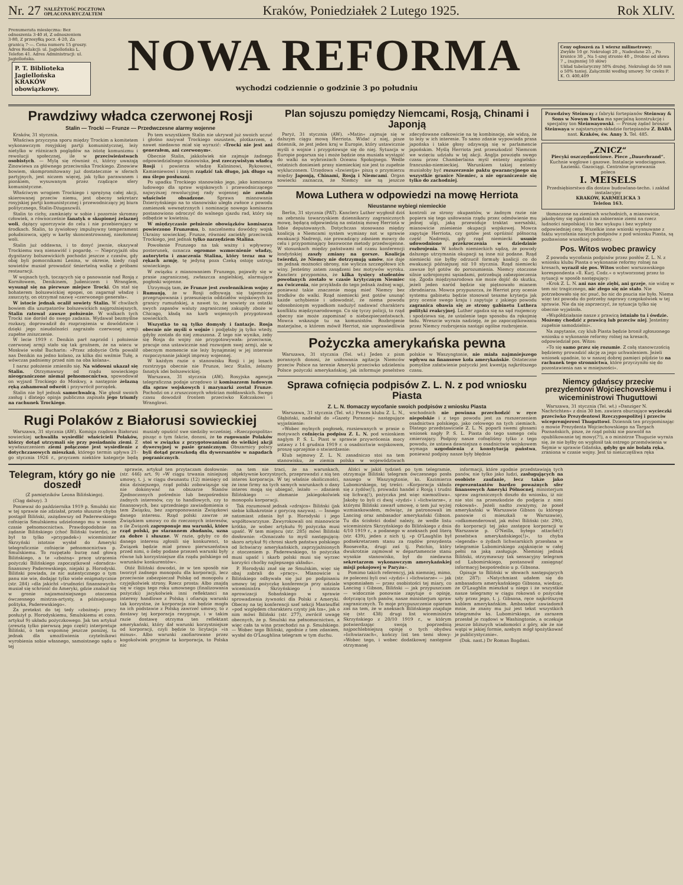Nr. 27 NALEŻYTOŚĆ POCZTOWA
OPŁACONA RYCZAŁTEM Kraków, Poniedziałek 2 Lutego 1925. Rok XLIV.
Prenumerata miesięczna: Bez odnoszenia 3·40 zł, Z odnoszeniem 3·80, Z przesyłką pocz. 4·20, Za granicą 7·—. Cena numeru 15 groszy. Adres Redakcji: ul. Jagiellońska L. Telefon 41. Adres Administracji: ul. Jagiellońska. P. T. Biblioteka Jagiellońska KRAKÓW obowiązkowy.
NOWA REFORMA
wychodzi codziennie o godzinie 3 po południu
Ceny ogłoszeń za 1 wiersz milimetrowy:
Zwykłe 10 gr. Nekrologi 20 „ Nadesłane 25 „ Po kronice 30 „ Na 1-szej stronie 40 „ Drobne od słowa 7 „ (najmniej 10 słów)
Układ tabelaryczny 50% drożej. Nekrologi do 50 mm o 50% taniej. Załączniki według umowy. Nr czeku P. K. O. 400,409
Prawdziwy władca czerwonej Rosji
Stalin — Trocki — Frunze — Przedwczesne alarmy wojenne
Kraków, 31 stycznia.
Właściwa przyczyna sporu między Trockim a komitetem wykonawczym rosyjskiej partji komunistycznej, leży nietylko w różnicach poglądów na istotę komunizmu i rewolucji społecznej, ile w przeciwieństwach osobistych. — Mylą się również ci, którzy uważają Zinowiewa za głównego przeciwnika Trockiego. Zinowiew bowiem, skompromitowany już dostatecznie w sferach partyjnych, jest niczem więcej, jak tylko parawanem i pionkiem, wysuwanym przez rządzące sfery komunistyczne.
Właściwym wrogiem Trockiego i sprężyną całej akcji, skierowanej przeciw niemu, jest obecny sekretarz rosyjskiej partji komunistycznej i przewodniczący jej biura politycznego, Stalin-Dżugaszwili.
Stalin to cichy, zamknięty w sobie i pozornie skromny człowiek, a równocześnie fanatyk o skupionej żelaznej woli, dążący uporczywie do celu i nie przebierający w środkach. Stalin, to żywiołowy impulsywny temperament połudn​iowca, ujęty w karby skoncentrowanej, niezłomnej woli.
Stalin już oddawna, i to dosyć jawnie, okazywał Trockiemu swą nienawiść i pogardę. — Nieprzyjaźń obu dygnitarzy bolszewickich pochodzi jeszcze z czasów, gdy obaj byli pomocnikami Lenina, w okresie, kiedy rząd sowietów musiał prowadzić śmiertelną walkę z próbami restauracji.
W wojnach tych, toczących się o panowanie nad Rosją z Korniłowem, Denikinem, Judeniczem i Wranglem, wysunął się na pierwsze miejsce Trocki. On stał się bohaterem bolszewickiej epopei, on zagarnął władzę i zaszczyty, on otrzymał nazwę »czerwonego generała«.
W istocie jednak ocalił sowiety Stalin. W chwilach bowiem dla uzurpatorów bolszewickich najgroźniejszych, Stalin ratował zawsze położenie. W walkach tych Trocki nie dorósł do swego zadania. Wydawał bezmyślne rozkazy, doprowadził do rozprzężenia w dowództwie i dzięki jego nieudolności zagrażało czerwonej armji zupełne zniszczenie.
W lecie 1919 r. Denikin parł naprzód i położenie czerwonej armji stało się tak groźnem, że na wiecu w Moskwie wołał Bucharin: »Przez zdobycie Orła powalił nas Denikin na jedno kolano, za kilka dni weźmie Tułę, a wówczas padniemy przed nim na oba kolana«.
I naraz położenie zmieniło się. Na widowni ukazał się Stalin. Otrzymawszy od rządu sowieckiego nieograniczone niemal pełnomocnictwa, spowodował on wyjazd Trockiego do Moskwy, a następnie żelazną ręką zahamował odwrót i przywrócił porządek.
Stalin nie był jednak samochwalcą. Nie głosił swoich zasług i dlatego opinja publiczna zapisała jego triumfy na rachunek Trockiego.
Po tem wszystkiem Stalin nie ukrywał już swoich uczuć i głośno nazywał Trockiego oszustem, plotkarzem, a nawet niedawno miał się wyrazić: »Trocki nie jest ani generałem, ani czerwonym«.
Obecnie Stalin, jakkolwiek nie zajmuje żadnego odpowiedzialnego stanowiska, jest rzeczywistym władcą Rosji i powierza władzę Kalininowi, Rykowowi, Kamieniewowi i innym rządzić tak długo, jak długo są mu ślepo posłuszni.
Po upadku Trockiego stanowisko jego, jako komisarza ludowego dla spraw wojskowych i przewodniczącego najwyższej rewolucyjnej rady wojennej nie zostało właściwie obsadzone. Sprawa mianowania Dzierżyńskiego na to stanowisko uległa zwłoce z powodu zamieszek wewnętrznych i nominację nowego komisarza postanowiono odroczyć do walnego zjazdu rad, który się odbędzie w kwietniu.
W międzyczasie pełnienie obowiązków komisarza powierzono Frunzemu, b. naczelnemu dowódcy wojsk Ukrainy sowieckiej. Frunze, również zaciekły przeciwnik Trockiego, jest jednak tylko narzędziem Stalina.
Powołanie Frunzego na tak ważny i wpływowy posterunek, oznacza ogromne wzmocnienie władzy, autorytetu i znaczenia Stalina, który teraz ma w rękach armję, tę jedyną poza Czeką ostoję ustroju sowieckiego.
W związku z mianowaniem Frunzego, pojawiły się w prasie zagranicznej, zwłaszcza angielskiej, alarmujące pogłoski wojenne.
Utrzymują tam, że Frunze jest zwolennikiem wojny z Rumunją, że w Rosji odbywają się tajemnicze przegrupowania i przesunięcia oddziałów wojskowych ku granicy rumuńskiej, a nawet to, że sowiety za ostatki swych zapasów waluty zagranicznej zakupiły zboże w Chicago, kładą na karb wojennych przygotowań sowieckich.
Wszystko to są tylko domysły i fantazje. Rosja obecnie nie myśli o wojnie i podjęłaby ją tylko wtedy, gdyby została do niej zmuszona. Z tego nie wynika, żeby się Rosja do wojny nie przygotowywała: przeciwnie, pracuje ona ustawicznie nad rozwojem swej armji, ale w obecnym momencie nie leży bynajmniej w jej interesie rozpoczynanie jakiejś imprezy wojennej.
W każdym razie o stanowisku Rosji i jej losach rozstrzyga obecnie nie Frunze, lecz Stalin, żelazny fanatyk idei bolszewickiej.
Warszawa, 31 stycznia (AW). Rosyjska agencja telegraficzna podaje urzędowo iż komisarzem ludowym dla spraw wojskowych i marynarki został Frunze. Pochodzi on z zruszczonych włościan mołdawskich. Swego czasu dowodził frontem przeciwko Kołczakowi i Wranglowi.
Rugi Polaków z Białorusi sowieckiej
Warszawa, 31 stycznia (AW). Komisja rządowa Białorusi sowieckiej uchwaliła wysiedlić właścicieli Polaków, którzy dotąd utrzymali się przy posiadaniu ziemi. Z wywłaszczeniem ziemi połączone jest wysiedlenie z dotychczasowych mieszkań, którego termin upływa 21-go stycznia 1926 r., przyczem niektóre kategorje będą musiały opuścić swe siedziby wcześniej. »Rzeczpospolita« pisząc o tym fakcie, donosi, że to rugowanie Polaków stoi w związku z przygotowaniami do wielkiej akcji dywersyjnej w pasie granicznym. Obszarnicy polscy byli dotąd przeszkodą dla dywersantów w napadach pogranicznych.
Plan sojuszu pomiędzy Niemcami, Rosją, Chinami i Japonją
Paryż, 31 stycznia (AW). »Matin« zajmuje się w dalszym ciągu mową Herriota. Widać z niej, pisze dziennik, że jest jeden kraj w Europie, który ustawicznie myśli o wojnie i przygotowuje się do niej. Sytuacja w Europie pogarsza się i może będzie ona musiała wystąpić do walki na wybrzeżach Oceanu Spokojnego. Wedle ostatnich doniesień prasy niemieckiej nie jest to zupełnie wykluczonem. Urzędowa »Izwiestja« piszą o przymierzu między Japonją, Chinami, Rosją i Niemcami. Organ sowiecki zaznacza, że Niemcy nie są jeszcze zdecydowane całkowicie na tę kombinację, ale widzą, że to leży w ich interesie. To samo zdanie wypowiada prasa japońska i takie głosy odzywają się w parlamencie japońskim. Myślą Herriota jest przeszkodzić Niemcom we wzięciu udziału w tej akcji. Anglja powzięła swego czasu przez Chamberlaina myśl ententy angielsko-francusko-niemieckiej. Warunkiem takiej ententy musiałoby być rozszerzenie paktu gwarancyjnego na wszystkie granice Niemiec, a nie ograniczenie się tylko do zachodniej.
Mowa Luthera w odpowiedzi na mowę Herriota
Nieustanne wybiegi niemieckie
Berlin, 31 stycznia (PAT). Kanclerz Luther wygłosił dziś na zebraniu towarzyskiem dziennikarzy zagranicznych mowę, będącą odpowiedzią na ostatnią mowę Herriota w Izbie deputowanych. Dotychczas stosowano między koalicją a Niemcami system wymiany not w sprawie ewakuacji Nadrenji, nie prowadzący zdaniem mowcy do celu i przypominający bezowocne metody przedwojenne. W stosunkach między państwami od czasu konferencji londyńskiej zaszły zmiany na gorsze. Koalicja twierdzi, że Niemcy nie dotrzymują umów, nie daje im jednak możności obrony, nie wylicza szczegółowo ich winy. Jesteśmy zatem zasądzeni bez motywów wyroku. Kanclerz przypomina, że kilka tysięcy studentów powołanych zostało w czasie krytycznym Niemiec na ćwiczenia, nie przykłada do tego jednak żadnej wagi, ponieważ takie znaczenie mogą mieć Niemcy bez środków do walki. Rząd niemiecki jest gotów usunąć każde uchybienie i udowodnić, że niema powodu odosobnionym wypadkom nadużyć nadawać charakteru konfliktu międzynarodowego. Co się tyczy policji, to rząd obecny nie może zapominać o niebezpieczeństwach. Mowca wskazuje tu na komunistów. Rozbrojenie materjalne, o którem mówił Herriot, nie uspra​wiedliwia kontroli ze strony okupantów, w żadnym razie nie popiera się tego usiłowania rządu przez odmówienie mu jednej ulgi, jaką przewiduje traktat wersalski, mianowicie zniesienie okupacji wojskowej. Mowca zapytuje Herriota, czy gotów jest opróżnić północną część Nadrenji, gdy rząd niemiecki usunie udowodnione przekroczenia w dziedzinie rozbrojenia. W kołach niemieckich sądzą, że powody dalszego utrzymania okupacji są inne niż podane. Rząd niemiecki nie byłby odrzucił formuły koalicji co do ewakuacji późniejszej niż 10 stycznia. Rząd niemiecki zawsze był gotów do porozumienia. Niemcy otoczone silnie uzbrojonymi sąsiadami, potrzebują zabezpieczenia się. Zgoda międzynarodowa nie może dojść do skutku, jeżeli jeden naród będzie się piętnowało mianem zbrodniarza. Mowca przypuszcza, że Herriot przy ocenie systemu gabinetu będzie stosował tesame kryterja jak przy ocenie swego kraju i zapytuje z jakiego powodu zagranica obawia się ze strony gabinetu Luthera polityki reakcyjnej. Luther zgadza się na sąd rozjemczy i spodziewa się, że ustalenie tego sposobu da rękojmię ładu. Wreszcie wyraża nadzieję, że po zapoczątkowaniu przez Niemcy rozbrojenia nastąpi ogólne rozbrojenie.
Pożyczka amerykańska pewna
Warszawa, 31 stycznia (Tel. wł.) Jeden z pism porannych donosi, że usiłowania agitacja Niemców przeciw Polsce na terenie Ameryki przeciwko udzieleniu Polsce pożyczki amerykańskiej, jak informuje poselstwo polskie w Waszyngtonie, nie miała najmniejszego wpływu na finansowe koła amerykańskie. Ostateczne pomyślne załatwienie pożyczki jest kwestją najkrótszego czasu.
Sprawa cofnięcia podpisów Z. L. N. z pod wniosku Piasta
Z. L. N. tłomaczy wycofanie swoich podpisów z wniosku Piasta
Warszawa, 31 stycznia (Tel. wł.) Prezes klubu Z. L. N., Głąbiński, nadesłał do »Gazety Porannej« następujące wyjaśnienie:
»Wobec mylnych pogłosek, rozsiewanych w prasie o motywach cofnięcia podpisu Z. L. N. pod wnioskiem naglym P. S. L. Piast w sprawie przywrócenia mocy ustawy z 14 grudnia 1919 r. o osadnictwie wojskowem, proszę uprzejmie o stwierdzenie:
Klub sejmowy Z. L. N. zasadniczo stoi na tem stanowisku, że ziemia polska w województwach wschodnich nie powinna przechodzić w ręce niepolskie i z tego powodu jest za rozszerzeniem osadnictwa polskiego, jako celowego na tych ziemiach. Dlatego przedstawiciele Z. L. N. poparli swemi głosami wniosek nagły P. S. L. Piasta do tego samego celu zmierzający. Podpisy nasze cofnęliśmy tylko z tego powodu, że ustawa dawniejsza o osadnictwie wojskowem wymaga uzgodnienia z konstytucją państwa, ponieważ podpisy nasze były błędnie
Prawdziwy Steinway z fabryki fortepianów Steinway & Sons w Nowym Yorku ma specjalną konstrukcję i specjalny ton Steinwayowski. — Proszę żądać broszur Steinwaya w najstarszym składzie fortepianów Z. BABA nast. Kraków, św. Anny 3. Tel. 485.
„ZNICZ“
Piecyki oszczędnościowe. Piece „Dauerbrand“.
Kuchnie węglowe i gazowe. Instalacje wodociągowe. Łazienki. Gazociągi. Centralne ogrzewania
poleca
I. MEISELS
Przedsiębiorstwo dla dostaw budowlano-techn. i zakład instalacyjny
KRAKÓW, KARMELICKA 3
Telefon 163.
tłomaczone na ziemiach wschodnich, a mianowicie, jakobyśmy się zgadzali na zabieranie ziemi na rzecz ludności niepolskiej i to bez wykupu i bez wypłaty odpowiedniej ceny. Wszelkie inne wnioski wysnuwane z faktu wycofania naszych podpisów z pod wniosku Piasta, są pozbawione wszelkiej podstawy.
Pos. Witos wobec prawicy
Z powodu wycofania podpisów przez posłów Z. L. N. z wniosku klubu Piasta o wykonanie reformy rolnej na kresach, wyraził się pos. Witos wobec warszawskiego korespondenta »Il. Kurj. Codz.« o wytworzonej przez to sytuacji w sposób następujący:
»Krok Z. L. N. ani nas nie ziębi, ani grzeje, nie widzę w tem nic tragicznego, nic złego się nie stało. Nie potrzebowało się nic psuć, bo nic do psucia nie było. Niema więc też powodu do potrzeby naprawy czegokolwiek w tej sprawie. Nie da się zaprzeczyć, że sytuacja tylko się obecnie wyjaśniła.
»Współdziałanie nasze z prawicą istniało tu i ówdzie. Możemy chodzić z prawicą lub przeciw niej. Jesteśmy zupełnie samodzielni«.
Na zapytanie, czy klub Piasta będzie bronił zgłoszonego wniosku o wykonanie reformy rolnej na kresach, odpowiedział pos. Witos:
»To się samo przez się rozumie. Z całą stanowczością będziemy prowadzić akcję za jego uchwaleniem. Jeżeli wniosek upadnie, to w naszej dobrej pamięci pójdzie to na rachunek tego stronnictwa, które przyczyniło się do pozostawienia nas w mniejszości«.
Niemcy gdańscy przeciw prezydentowi Wojciechowskiemu i wiceministrowi Thuguttowi
Warszawa, 31 stycznia (Tel. wł.) »Danziger N. Nachrichten« z dnia 30 bm. zawiera oburzające wycieczki przeciwko Prezydentowi Rzeczypospolitej i przeciw wiceprem​jerowi Thuguttowi. Dziennik ten przypominając o mowie Prezydenta Wojciechowskiego na Targach Poznańskich, pisze, że rząd polski nie pozwolił na opublikowanie tej mowy(?!), a o ministrze Thugucie wyraża się, że nie byłby on wygłosił tak ostrego przemówienia w Sejmie w sprawie Gdańska, gdyby go nie bolała ręka, zraniona w czasie wojny. Jest to nieszczęśliwa ręka
Telegram, który go nie doszedł
(Z pamiętników Leona Bilińskiego).
(Ciąg dalszy). 3
Ponieważ do października 1919 p. Smulski nic w tej sprawie nie zdziałał, przeto słusznie chyba postąpił Biliński, zażądawszy od Paderewskiego cofnięcia Smulskiemu udzielonego mu w swoim czasie pełnomocnictwa. Prawdopodobnie na żądanie Bilińskiego (choć Biliński twierdzi, że był to tylko »przypadek«) wiceminister Skrzyński istotnie wysłał do Ameryki telegraficznie cofnięcie pełnomocnictwa p. Smulskiemu. To rozpętało burzę nad głową Bilińskiego, a te »zbożną« pracę utrącenia pożyczki Bilińskiego zapoczątkował »doradca« finansowy Paderewskiego, niejaki p. Horodyski. Biliński powiada, że nic autentycznego o tym panu nie wie, dodając tylko wiele enigmatycznie (str. 284) »dla jakichś »trudności finansowych« musiał się schronić do Ameryki, gdzie znalazł się w gronie najzamożniejszego otoczenia ówczesnego mistrza-artysty, a późniejszego polityka, Paderewskiego«.
Za pretekst do tej tedy »zbożnej« pracy posłużył p. Horodyskiemu, Smulskiemu et cons. artykuł 9) układu pożyczkowego. Jak ten artykuł (zresztą tylko pierwszą jego część) interpretuje Biliński, o tem wspomnę jeszcze poniżej, tu jednak dla umożliwienia czytelnikowi wyrobienia sobie własnego, samoistnego sądu o tej
sprawie, artykuł ten przytaczam dosłownie: (str. 446) art. 9) »W ciągu trwania niniejszej umowy, t. j. w ciągu dwunastu (12) miesięcy od dnia dzisiejszego, rząd polski zobowiązuje się nie dokonywać na obszarze Stanów Zjednoczonych pośrednio lub bezpośrednio żadnych interesów, czy to handlowych, czy to finansowych, bez uprzedniego zawiadomienia o tem Związku, bez zaproponowania Związkowi danego interesu. Rząd polski zawrze ze Związkiem umowy co do rzeczonych interesów, o ile Związek zaproponuje mu warunki, które rząd polski, po starannem zbadaniu, uzna za dobre i słuszne. W razie, gdyby co do danego interesu zgłosili się konkurenci, to Związek będzie miał prawo pierwszeństwa przed nimi, o ileby podane przezeń warunki były równe lub korzystniejsze dla rządu polskiego od warunków konkurentów«.
Otóż Biliński dowodzi, że w ten sposób nie tworzył żadnego monopolu dla korporacji, lecz przeciwnie zabezpieczał Polskę od monopolu z czyjejkolwiek strony. Rzecz prosta: Albo znajdą się w ciągu tego roku umownego (finalizowania pożyczki) jacykolwiek inni reflektanci na interesy handlowe z Polską i ofiarują warunki tak korzystne, że korporacja nie będzie mogła na ich podstawie z Polską zawrzeć umowy, to z dostawy tej korporacja rezygnuje, i w takim razie dostawę otrzyma ten reflektant amerykański, który dał warunki korzystniejsze od korporacji, czyli będzie to licytacja »in minus«. Albo warunki zaofiarowane przez kogokolwiek przyjmie ta korporacja, to Polska nic
na tem nie traci, że na warunkach, objektywnie korzystnych, przeprowadzi z nią ten interes korporacja. W tej właśnie okoliczności, że inne firmy na tych samych warunkach o dany interes mogą się ubiegać, leżało — zdaniem Bilińskiego — złamanie jakiegokolwiek monopolu korporacji.
Tak rozumował jednak »zdrajca« Biliński (jak siebie kilkakrotnie z goryczą nazywa). — Innego natomiast zdania był p. Horodyski i jego współtowarzysze. Zawyrokowali oni mianowicie krótko, że wobec artykułu 9) pożyczka musi upaść. W tem miejscu (str. 285) mówi Biliński dosłownie: »Oznaczało to myśl następującą: skoro artykuł 9) chroni skarb państwa polskiego od lichwiarzy amerykańskich, zaprzyjaźnionych z otoczeniem p. Paderewskiego, to pożyczka musi upaść i skarb polski musi się wyrzec korzyści choćby najlepszego układu«.
P. Horodyski znał się ze Smulskim, więc się obaj zabrali do »pracy«. Mianowicie u Bilińskiego odbywała się już po podpisaniu umowy tej pożyczkę konferencja przy udziale wiceministra Skrzyńskiego i ministra aprowizacji Sobańskiego w sprawie sprowadzenia żywności dla Polski z Ameryki. Obecny na tej konferencji szef sekcji Manteuffel »pod względem charakteru czysty jak łza«, jak o nim mówi Biliński (str. 277), zwrócił uwagę obecnych, że p. Smulski ma pełnomocnictwo, a więc cała ta wina przechodzi na p. Smulskiego. — Wobec tego Biliński, zgodnie z tem zdaniem, wysłał do O'Laughlina telegram w tym duchu.
Aliści w jakiś tydzień po tym telegramie, otrzymuje Biliński telegram ówczesnego posła naszego w Waszyngtonie, ks. Kazimierza Lubomirskiego, tej treści: »Korporacja składa się z żydów(!), prowadzi handel z Rosją i trudni się lichwą(!), pożyczka jest więc niemożliwa«. Jakoby to byli ci dwaj »żydzi« i »lichwiarze«, z którymi Biliński zawarł umowę, o tem już wyżej wzmiankowałem, mówiąc, że patronowali im Lancing oraz ambasador amerykański Gibson. Tu dla ścisłości dodać należy, że wedle listu wiceministra Skrzyńskiego do Bilińskiego z dnia 4/10 1919 r., a podanego w aneksach pod literą (str. 439), jeden z nich tj. »p O'Laughlin był podsekretarzem stanu za rządów prezydenta Roosevelta, drugi zaś tj. Patchin, który dwukrotnie zajmował w departamencie stanu wysokie stanowisko, był do niedawna sekretarzem wykonawczym amerykańskiej misji pokojowej w Paryżu«.
Pomimo takich referencyj, jak niemniej, mimo, że poleceni byli owi »żydzi« i »lichwiarze« — jak wspomniałem — przez osobistości tej miary, co Lancing i Gibson, Biliński — jak przypuszczam — widocznie ponownie zapytuje o opinję, dotyczącą tych panów, nasze ministerjum spraw zagranicznych. To moje przypuszczenie opieram zaś na tem, że w aneksach Bilińskiego znajduje się (str. 438) drugi list wiceministra Skrzyńskiego z 20/10 1919 r., w którym potwierdzając swoją poprzednią najpochlebniejszą opinję o tych obydwu »lichwiarzach«, kończy list ten temi słowy: »Wobec tego, i wobec dodatkowej następnie otrzymanej
informacji, które zgodnie przedstawiają tych panów, nie tylko jako ludzi, zasługujących na osobiste zaufanie, lecz także jako reprezentantów bardzo poważnych sfer finansowych Ameryki Północnej, ministerjum spraw zagranicznych doszło do wniosku, iż nic nie stoi na przeszkodzie do podjęcia z nimi rokowań«. Jeżeli nadto zważymy, że poseł amerykański w Warszawie Gibson (u którego panowie ci mieszkali w Warszawie), »odkomenderował, jak mówi Biliński (str. 290), do korporacji tej jako zastępcę korporacji w Warszawie p. O'Neilla, byłego attaché(!) poselstwa amerykańskiego(!)«, to chyba »legenda« o żydach lichwiarskich przesłana w telegramie Lubomirskiego zająknięcie w całej pełni na jaką zasługuje. Niemniej jednak Biliński, otrzymawszy tak sensacyjny telegram od Lubomirskiego, postanowił zasięgnąć informacyj bezpośrednio u p. Gibsona.
Opisuje to Biliński w słowach następujących (str. 287): »Natychmiast udałem się do ambasadora amerykańskiego Gibsona, wiedząc, że O'Laughlin mieszkał u niego i że wszystkie nasze telegramy w ciągu rokowań o pożyczkę szły przez jego, t. j. Gibsona, ręce najkrótszym kablem amerykańskim. Ambasador zawiadomił mnie, że znany mu już jest tekst wszystkich telegramów ks. Lubomirskiego, że zarazem przesłał je rządowi w Washingtonie, a oczekuje jeszcze bliższych wiadomości z góry, ale że nie wątpi w jakiej formie, azebym mógł spożytkować je publicystycznie«.
(Dok. nast.) Dr Roman Bogdani.